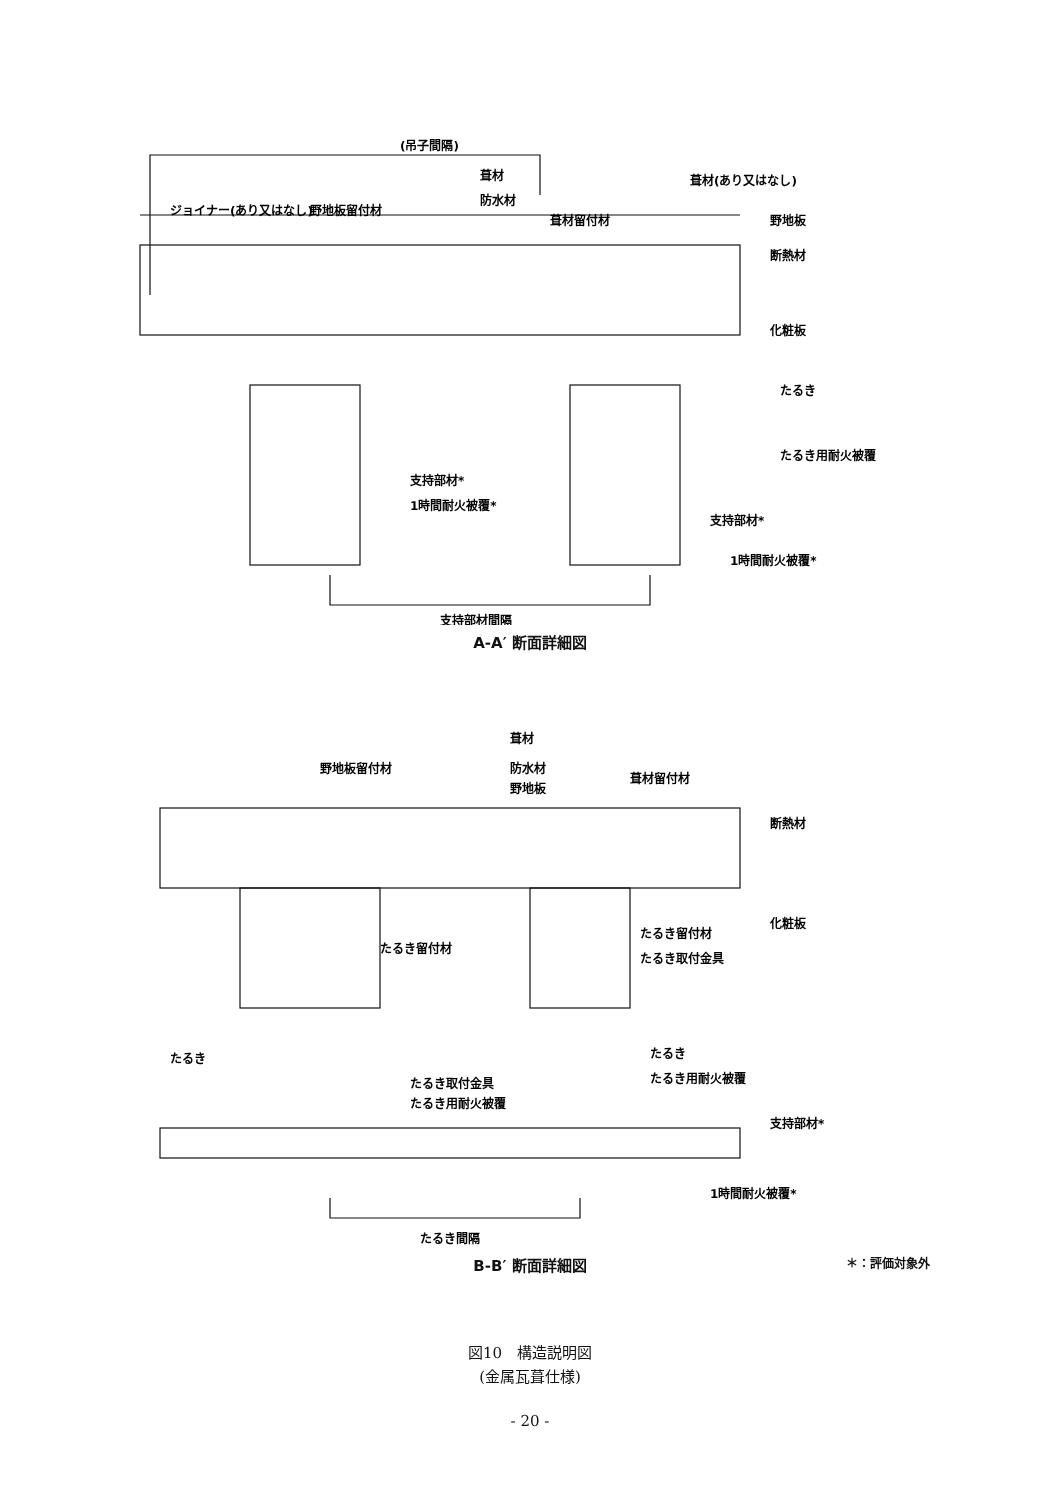(吊子間隔)
葺材
防水材
ジョイナー(あり又はなし)
野地板留付材
葺材留付材
葺材(あり又はなし)
野地板
断熱材
化粧板
たるき
たるき用耐火被覆
支持部材*
1時間耐火被覆*
支持部材*
1時間耐火被覆*
支持部材間隔
A-A′ 断面詳細図
葺材
野地板留付材
防水材
野地板
葺材留付材
断熱材
化粧板
たるき留付材
たるき留付材
たるき取付金具
たるき
たるき
たるき用耐火被覆
たるき取付金具
たるき用耐火被覆
支持部材*
1時間耐火被覆*
たるき間隔
B-B′ 断面詳細図 ＊：評価対象外
図10　構造説明図
(金属瓦葺仕様)
- 20 -